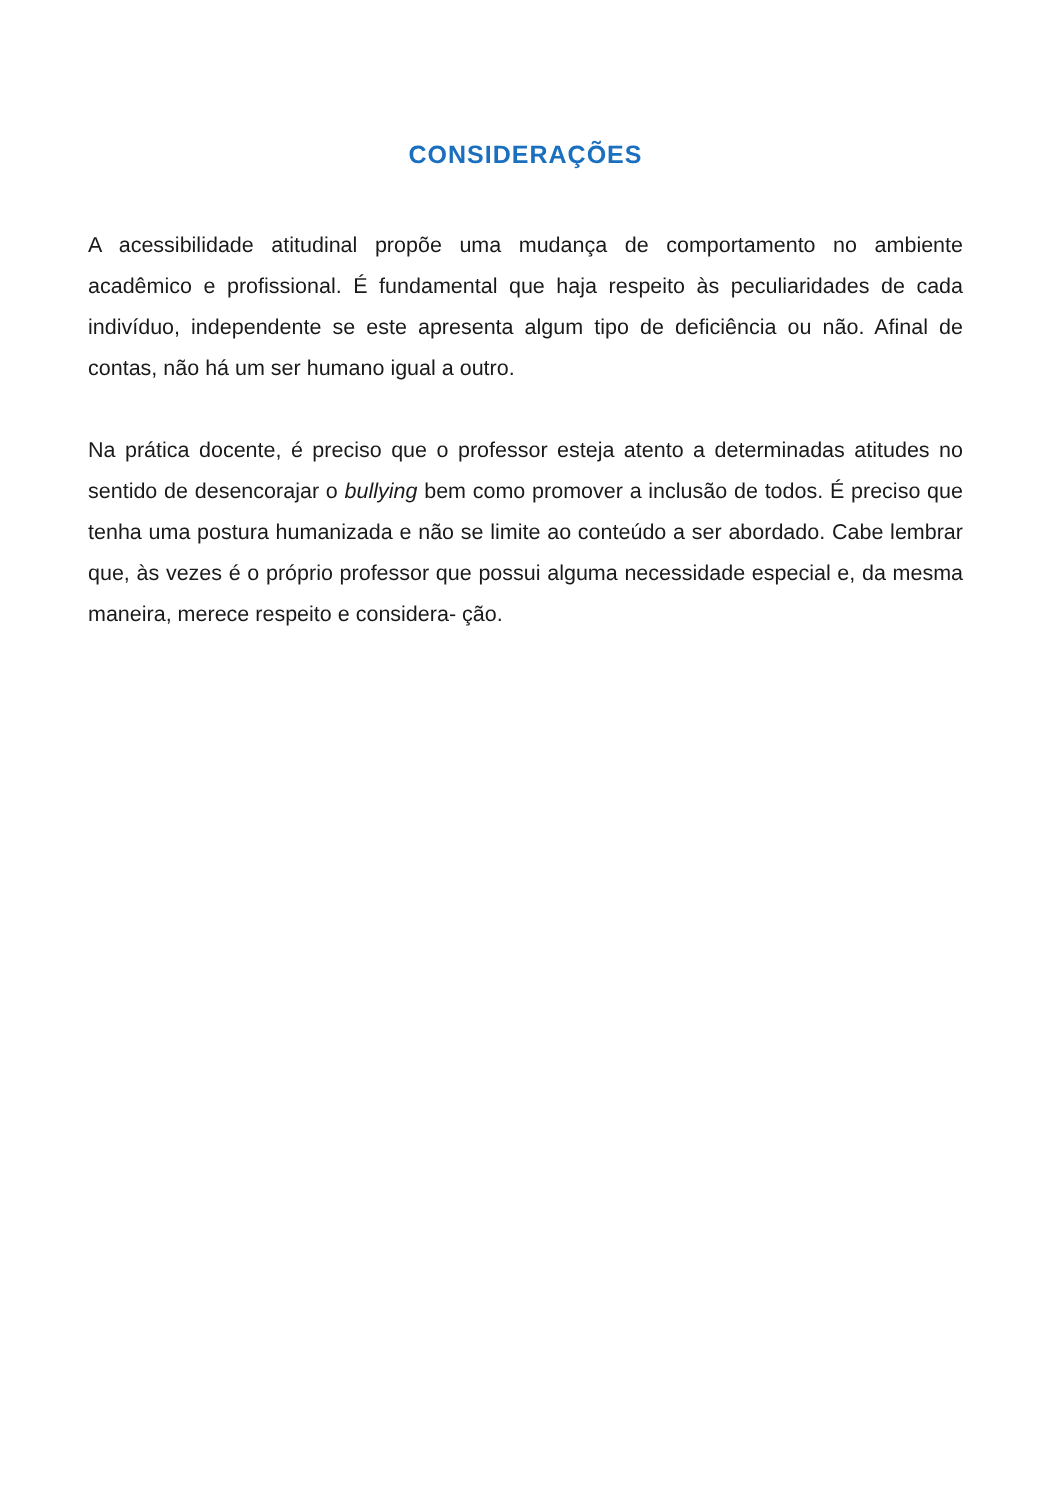CONSIDERAÇÕES
A acessibilidade atitudinal propõe uma mudança de comportamento no ambiente acadêmico e profissional. É fundamental que haja respeito às peculiaridades de cada indivíduo, independente se este apresenta algum tipo de deficiência ou não. Afinal de contas, não há um ser humano igual a outro.
Na prática docente, é preciso que o professor esteja atento a determinadas atitudes no sentido de desencorajar o bullying bem como promover a inclusão de todos. É preciso que tenha uma postura humanizada e não se limite ao conteúdo a ser abordado. Cabe lembrar que, às vezes é o próprio professor que possui alguma necessidade especial e, da mesma maneira, merece respeito e considera- ção.